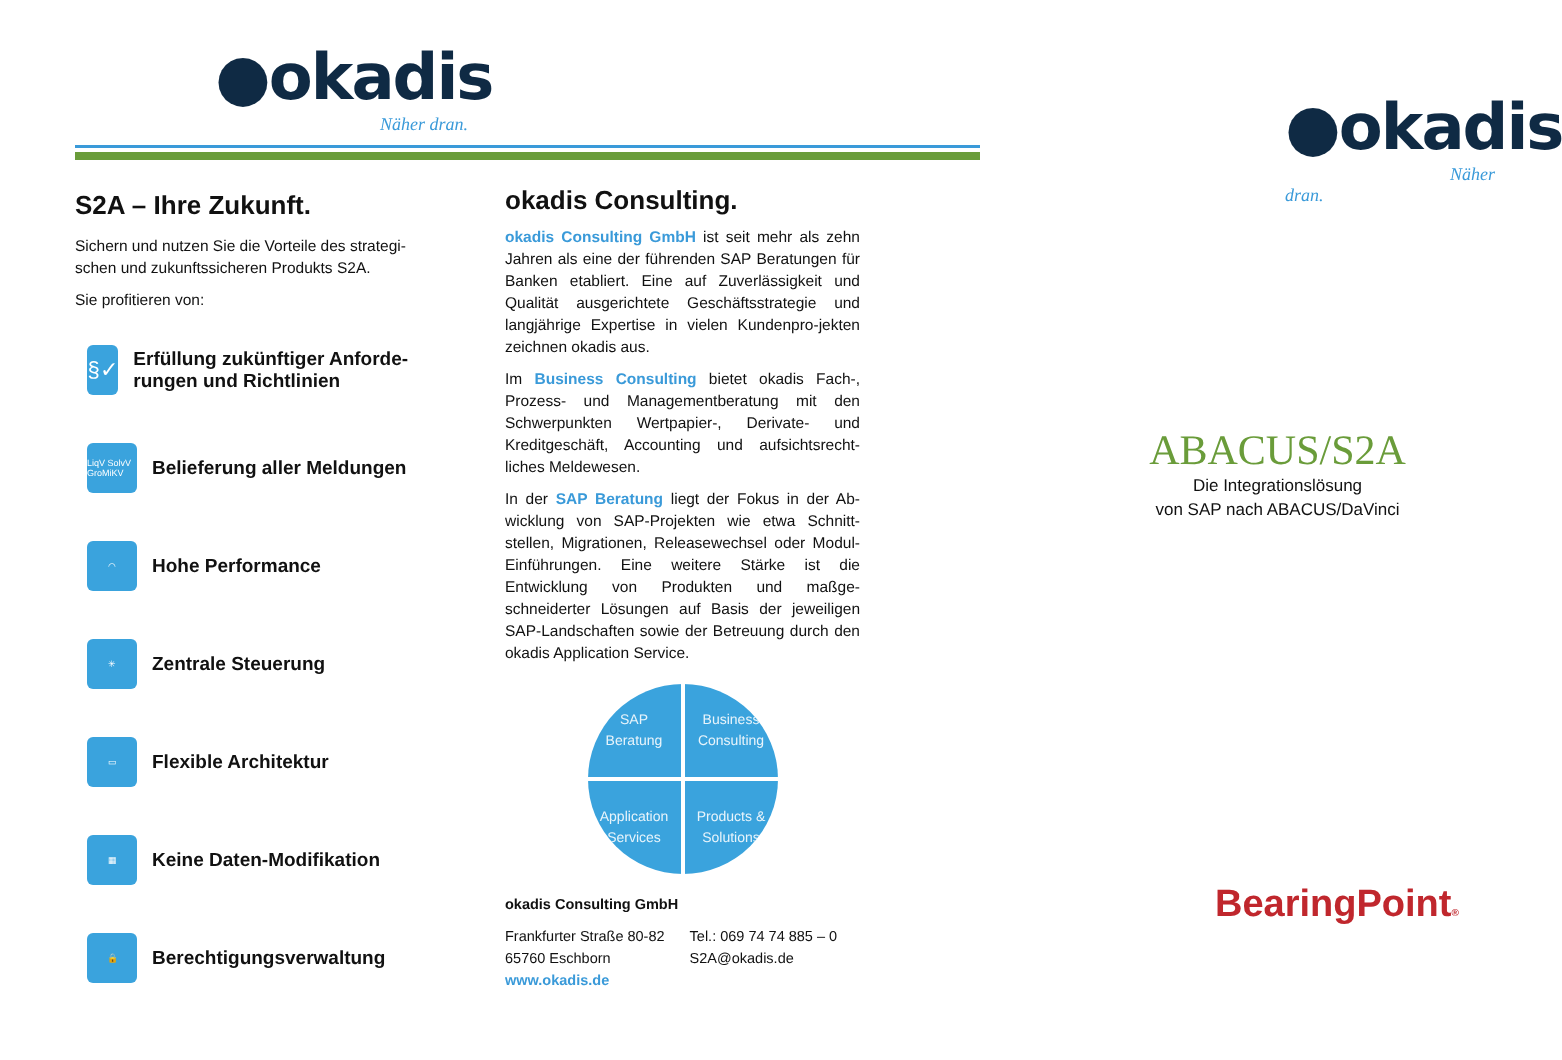●okadis
Näher dran.
S2A – Ihre Zukunft.
Sichern und nutzen Sie die Vorteile des strategi-schen und zukunftssicheren Produkts S2A.
Sie profitieren von:
§✓
Erfüllung zukünftiger Anforde-rungen und Richtlinien
LiqV SolvV GroMiKV
Belieferung aller Meldungen
◠
Hohe Performance
✳
Zentrale Steuerung
▭
Flexible Architektur
▦
Keine Daten-Modifikation
🔒
Berechtigungsverwaltung
okadis Consulting.
okadis Consulting GmbH ist seit mehr als zehn Jahren als eine der führenden SAP Beratungen für Banken etabliert. Eine auf Zuverlässigkeit und Qualität ausgerichtete Geschäftsstrategie und langjährige Expertise in vielen Kundenpro-jekten zeichnen okadis aus.
Im Business Consulting bietet okadis Fach-, Prozess- und Managementberatung mit den Schwerpunkten Wertpapier-, Derivate- und Kreditgeschäft, Accounting und aufsichtsrecht-liches Meldewesen.
In der SAP Beratung liegt der Fokus in der Ab-wicklung von SAP-Projekten wie etwa Schnitt-stellen, Migrationen, Releasewechsel oder Modul-Einführungen. Eine weitere Stärke ist die Entwicklung von Produkten und maßge-schneiderter Lösungen auf Basis der jeweiligen SAP-Landschaften sowie der Betreuung durch den okadis Application Service.
SAP
Beratung
Business
Consulting
Application
Services
Products &
Solutions
okadis Consulting GmbH
Frankfurter Straße 80-82
65760 Eschborn
www.okadis.de
Tel.: 069 74 74 885 – 0
S2A@okadis.de
●okadis
Näher dran.
ABACUS/S2A
Die Integrationslösung
von SAP nach ABACUS/DaVinci
BearingPoint®